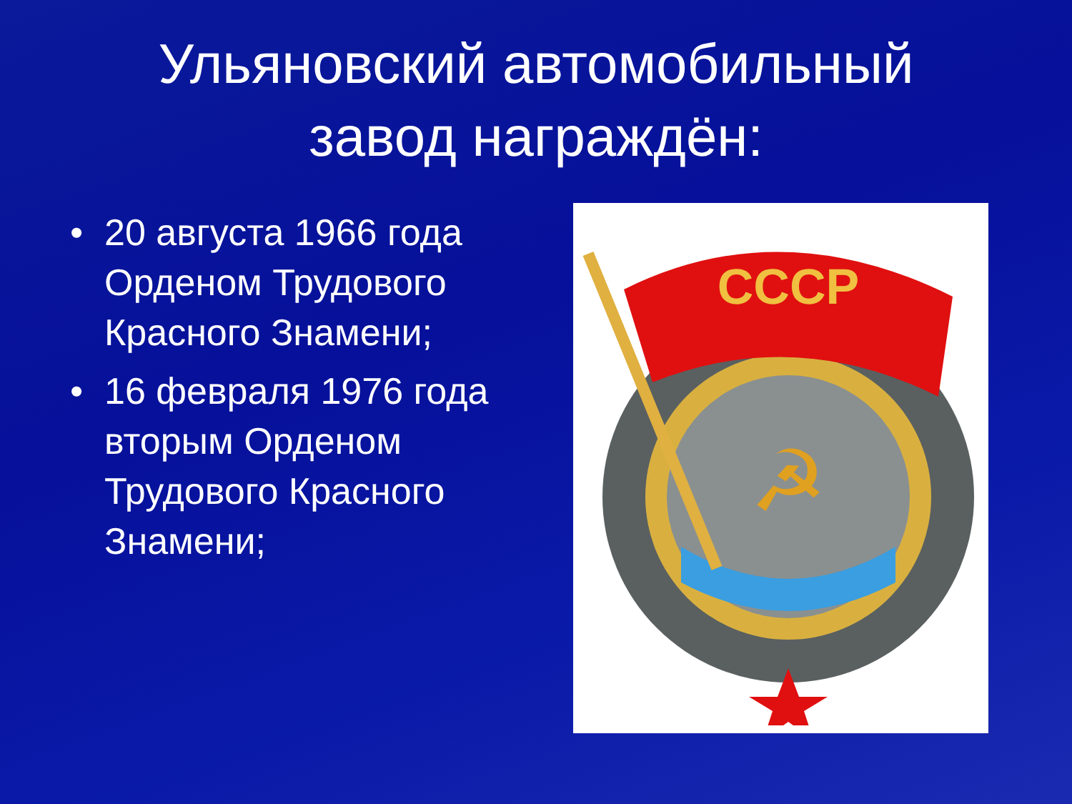Ульяновский автомобильный
завод награждён:
• 20 августа 1966 года Орденом Трудового Красного Знамени;
• 16 февраля 1976 года вторым Орденом Трудового Красного Знамени;
СССР
☭